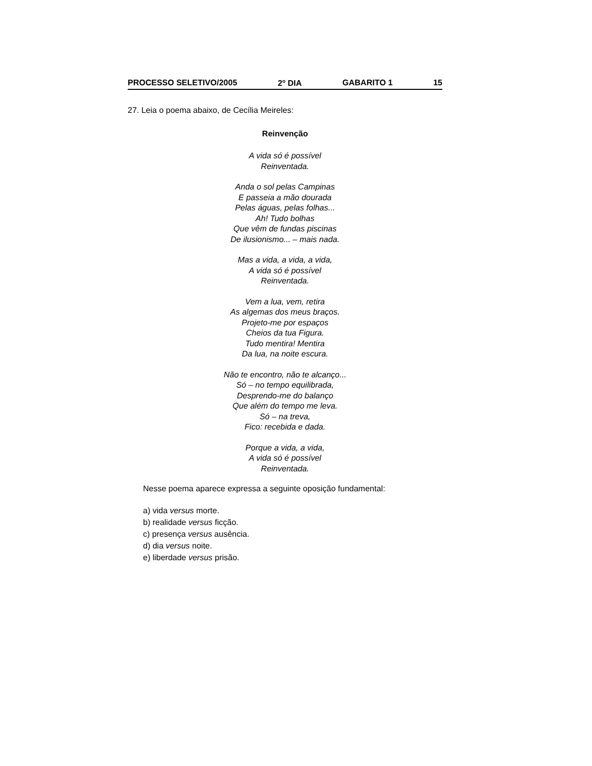PROCESSO SELETIVO/2005 2<sup>o</sup> DIA GABARITO 1 15
27. Leia o poema abaixo, de Cecília Meireles:
Reinvenção
A vida só é possível
Reinventada.
Anda o sol pelas Campinas
E passeia a mão dourada
Pelas águas, pelas folhas...
Ah! Tudo bolhas
Que vêm de fundas piscinas
De ilusionismo... – mais nada.
Mas a vida, a vida, a vida,
A vida só é possível
Reinventada.
Vem a lua, vem, retira
As algemas dos meus braços.
Projeto-me por espaços
Cheios da tua Figura.
Tudo mentira! Mentira
Da lua, na noite escura.
Não te encontro, não te alcanço...
Só – no tempo equilibrada,
Desprendo-me do balanço
Que além do tempo me leva.
Só – na treva,
Fico: recebida e dada.
Porque a vida, a vida,
A vida só é possível
Reinventada.
Nesse poema aparece expressa a seguinte oposição fundamental:
a) vida versus morte.
b) realidade versus ficção.
c) presença versus ausência.
d) dia versus noite.
e) liberdade versus prisão.